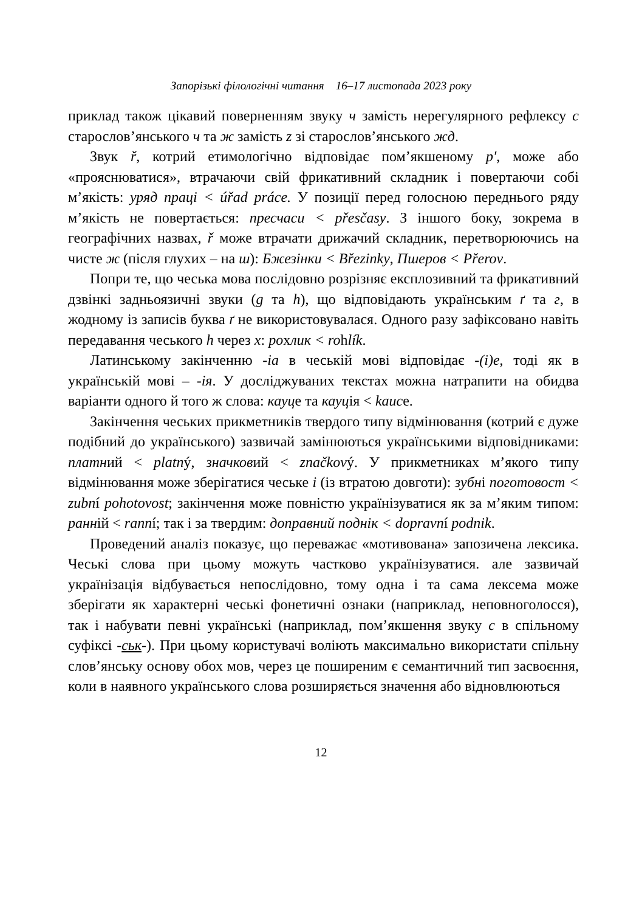Запорізькі філологічні читання 16–17 листопада 2023 року
приклад також цікавий поверненням звуку ч замість нерегулярного рефлексу с старослов’янського ч та ж замість z зі старослов’янського жд.
Звук ř, котрий етимологічно відповідає пом’якшеному р′, може або «прояснюватися», втрачаючи свій фрикативний складник і повертаючи собі м’якість: уряд праці < úřad práce. У позиції перед голосною переднього ряду м’якість не повертається: пресчаси < přesčasy. З іншого боку, зокрема в географічних назвах, ř може втрачати дрижачий складник, перетворюючись на чисте ж (після глухих – на ш): Бжезінки < Březinky, Пшеров < Přerov.
Попри те, що чеська мова послідовно розрізняє експлозивний та фрикативний дзвінкі задньоязичні звуки (g та h), що відповідають українським ґ та г, в жодному із записів буква ґ не використовувалася. Одного разу зафіксовано навіть передавання чеського h через х: рохлик < rohlík.
Латинському закінченню -ia в чеській мові відповідає -(i)e, тоді як в українській мові – -ія. У досліджуваних текстах можна натрапити на обидва варіанти одного й того ж слова: кауце та кауція < kauce.
Закінчення чеських прикметників твердого типу відмінювання (котрий є дуже подібний до українського) зазвичай замінюються українськими відповідниками: платний < platný, значковий < značkový. У прикметниках м’якого типу відмінювання може зберігатися чеське і (із втратою довготи): зубні поготовост < zubní pohotovost; закінчення може повністю українізуватися як за м’яким типом: ранній < ranní; так і за твердим: доправний поднік < dopravní podnik.
Проведений аналіз показує, що переважає «мотивована» запозичена лексика. Чеські слова при цьому можуть частково українізуватися. але зазвичай українізація відбувається непослідовно, тому одна і та сама лексема може зберігати як характерні чеські фонетичні ознаки (наприклад, неповноголосся), так і набувати певні українські (наприклад, пом’якшення звуку с в спільному суфіксі -ськ-). При цьому користувачі воліють максимально використати спільну слов’янську основу обох мов, через це поширеним є семантичний тип засвоєння, коли в наявного українського слова розширяється значення або відновлюються
12